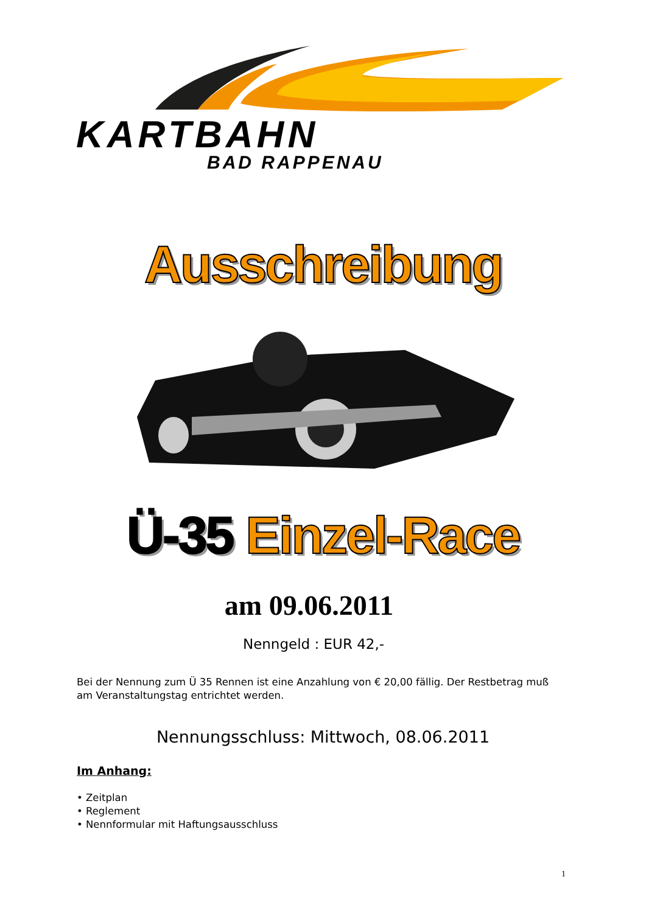KARTBAHN
BAD RAPPENAU
Ausschreibung
Ü-35 Einzel-Race
am 09.06.2011
Nenngeld : EUR 42,-
Bei der Nennung zum Ü 35 Rennen ist eine Anzahlung von € 20,00 fällig. Der Restbetrag muß am Veranstaltungstag entrichtet werden.
Nennungsschluss: Mittwoch, 08.06.2011
Im Anhang:
• Zeitplan
• Reglement
• Nennformular mit Haftungsausschluss
1